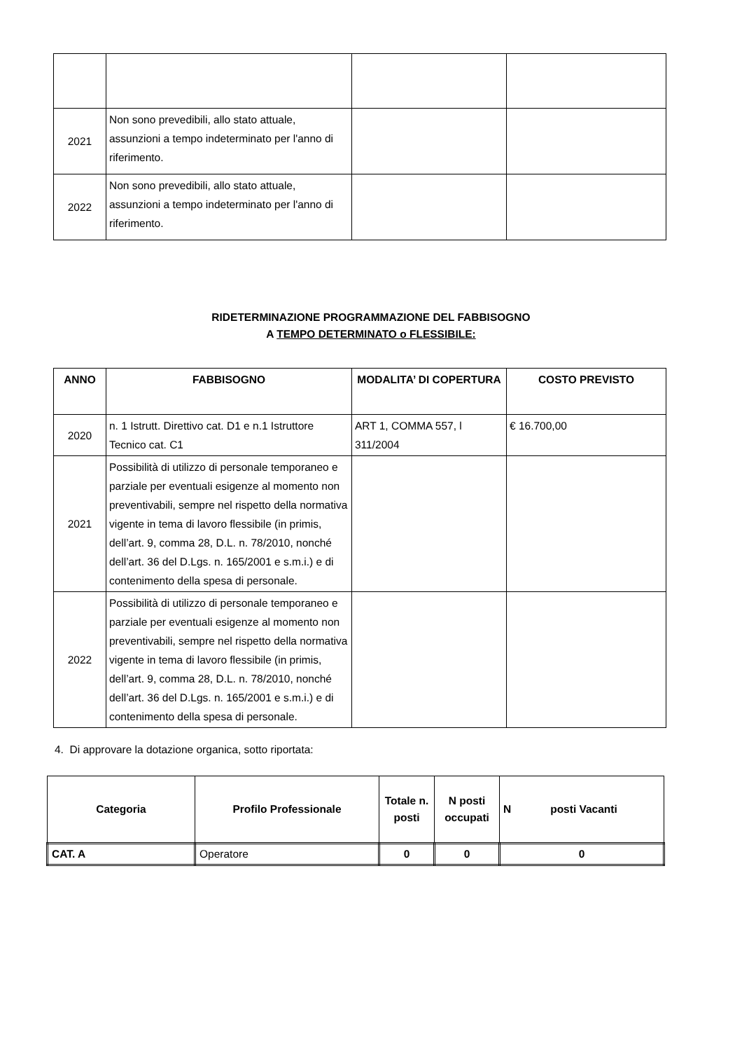| 2021 | Non sono prevedibili, allo stato attuale, assunzioni a tempo indeterminato per l'anno di riferimento. | | |
| 2022 | Non sono prevedibili, allo stato attuale, assunzioni a tempo indeterminato per l'anno di riferimento. | | |
RIDETERMINAZIONE PROGRAMMAZIONE DEL FABBISOGNO
A TEMPO DETERMINATO o FLESSIBILE:
| ANNO | FABBISOGNO | MODALITA’ DI COPERTURA | COSTO PREVISTO |
| --- | --- | --- | --- |
| 2020 | n. 1 Istrutt. Direttivo cat. D1 e n.1 Istruttore Tecnico cat. C1 | ART 1, COMMA 557, l 311/2004 | € 16.700,00 |
| 2021 | Possibilità di utilizzo di personale temporaneo e parziale per eventuali esigenze al momento non preventivabili, sempre nel rispetto della normativa vigente in tema di lavoro flessibile (in primis, dell’art. 9, comma 28, D.L. n. 78/2010, nonché dell’art. 36 del D.Lgs. n. 165/2001 e s.m.i.) e di contenimento della spesa di personale. | | |
| 2022 | Possibilità di utilizzo di personale temporaneo e parziale per eventuali esigenze al momento non preventivabili, sempre nel rispetto della normativa vigente in tema di lavoro flessibile (in primis, dell’art. 9, comma 28, D.L. n. 78/2010, nonché dell’art. 36 del D.Lgs. n. 165/2001 e s.m.i.) e di contenimento della spesa di personale. | | |
4. Di approvare la dotazione organica, sotto riportata:
| Categoria | Profilo Professionale | Totale n. posti | N posti occupati | N posti Vacanti |
| --- | --- | --- | --- | --- |
| CAT. A | Operatore | 0 | 0 | 0 |